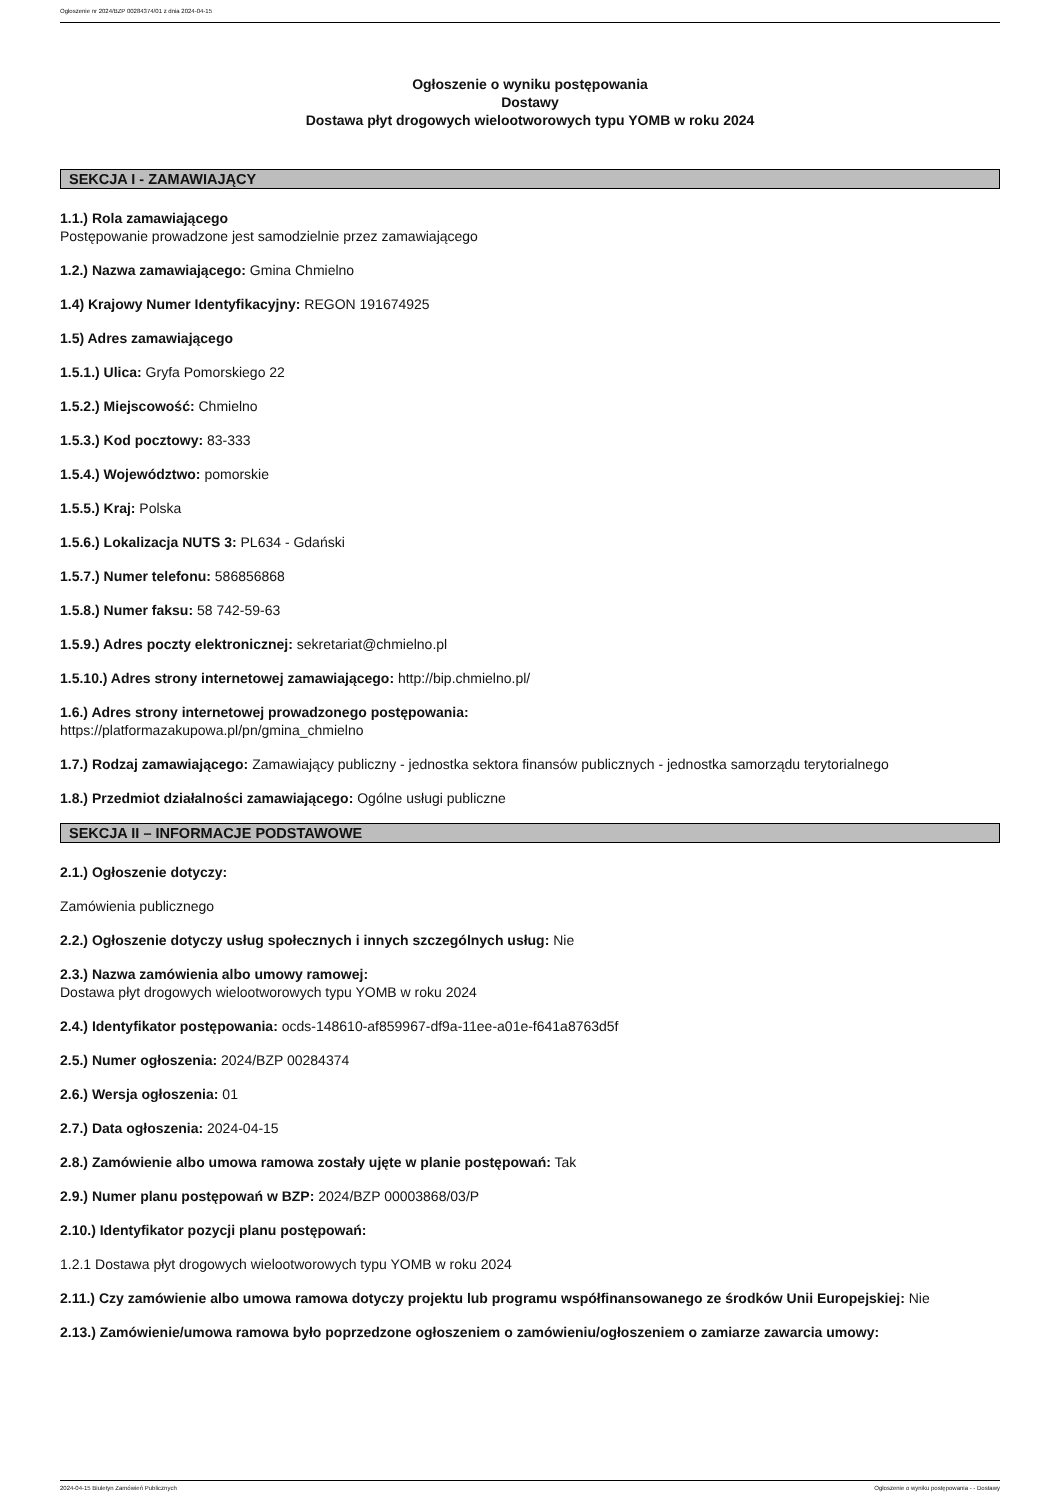Ogłoszenie nr 2024/BZP 00284374/01 z dnia 2024-04-15
Ogłoszenie o wyniku postępowania
Dostawy
Dostawa płyt drogowych wielootworowych typu YOMB w roku 2024
SEKCJA I - ZAMAWIAJĄCY
1.1.) Rola zamawiającego
Postępowanie prowadzone jest samodzielnie przez zamawiającego
1.2.) Nazwa zamawiającego: Gmina Chmielno
1.4) Krajowy Numer Identyfikacyjny: REGON 191674925
1.5) Adres zamawiającego
1.5.1.) Ulica: Gryfa Pomorskiego 22
1.5.2.) Miejscowość: Chmielno
1.5.3.) Kod pocztowy: 83-333
1.5.4.) Województwo: pomorskie
1.5.5.) Kraj: Polska
1.5.6.) Lokalizacja NUTS 3: PL634 - Gdański
1.5.7.) Numer telefonu: 586856868
1.5.8.) Numer faksu: 58 742-59-63
1.5.9.) Adres poczty elektronicznej: sekretariat@chmielno.pl
1.5.10.) Adres strony internetowej zamawiającego: http://bip.chmielno.pl/
1.6.) Adres strony internetowej prowadzonego postępowania:
https://platformazakupowa.pl/pn/gmina_chmielno
1.7.) Rodzaj zamawiającego: Zamawiający publiczny - jednostka sektora finansów publicznych - jednostka samorządu terytorialnego
1.8.) Przedmiot działalności zamawiającego: Ogólne usługi publiczne
SEKCJA II – INFORMACJE PODSTAWOWE
2.1.) Ogłoszenie dotyczy:
Zamówienia publicznego
2.2.) Ogłoszenie dotyczy usług społecznych i innych szczególnych usług: Nie
2.3.) Nazwa zamówienia albo umowy ramowej:
Dostawa płyt drogowych wielootworowych typu YOMB w roku 2024
2.4.) Identyfikator postępowania: ocds-148610-af859967-df9a-11ee-a01e-f641a8763d5f
2.5.) Numer ogłoszenia: 2024/BZP 00284374
2.6.) Wersja ogłoszenia: 01
2.7.) Data ogłoszenia: 2024-04-15
2.8.) Zamówienie albo umowa ramowa zostały ujęte w planie postępowań: Tak
2.9.) Numer planu postępowań w BZP: 2024/BZP 00003868/03/P
2.10.) Identyfikator pozycji planu postępowań:
1.2.1 Dostawa płyt drogowych wielootworowych typu YOMB w roku 2024
2.11.) Czy zamówienie albo umowa ramowa dotyczy projektu lub programu współfinansowanego ze środków Unii Europejskiej: Nie
2.13.) Zamówienie/umowa ramowa było poprzedzone ogłoszeniem o zamówieniu/ogłoszeniem o zamiarze zawarcia umowy:
2024-04-15 Biuletyn Zamówień Publicznych Ogłoszenie o wyniku postępowania - - Dostawy